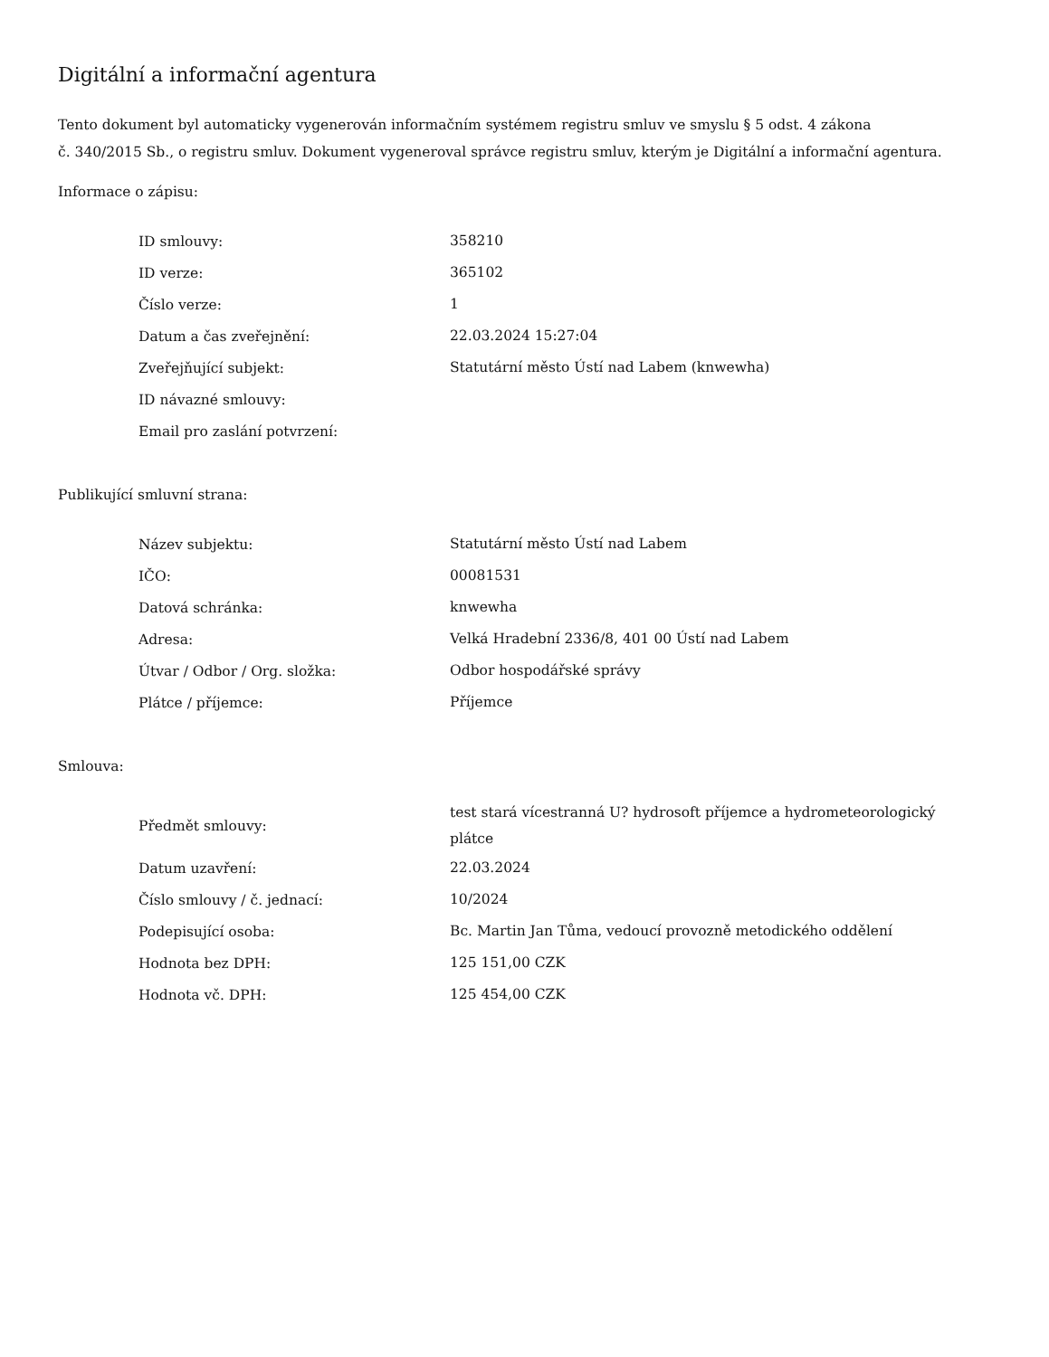Digitální a informační agentura
Tento dokument byl automaticky vygenerován informačním systémem registru smluv ve smyslu § 5 odst. 4 zákona
č. 340/2015 Sb., o registru smluv. Dokument vygeneroval správce registru smluv, kterým je Digitální a informační agentura.
Informace o zápisu:
| ID smlouvy: | 358210 |
| ID verze: | 365102 |
| Číslo verze: | 1 |
| Datum a čas zveřejnění: | 22.03.2024 15:27:04 |
| Zveřejňující subjekt: | Statutární město Ústí nad Labem (knwewha) |
| ID návazné smlouvy: | |
| Email pro zaslání potvrzení: | |
Publikující smluvní strana:
| Název subjektu: | Statutární město Ústí nad Labem |
| IČO: | 00081531 |
| Datová schránka: | knwewha |
| Adresa: | Velká Hradební 2336/8, 401 00 Ústí nad Labem |
| Útvar / Odbor / Org. složka: | Odbor hospodářské správy |
| Plátce / příjemce: | Příjemce |
Smlouva:
| Předmět smlouvy: | test stará vícestranná U? hydrosoft příjemce a hydrometeorologický plátce |
| Datum uzavření: | 22.03.2024 |
| Číslo smlouvy / č. jednací: | 10/2024 |
| Podepisující osoba: | Bc. Martin Jan Tůma, vedoucí provozně metodického oddělení |
| Hodnota bez DPH: | 125 151,00 CZK |
| Hodnota vč. DPH: | 125 454,00 CZK |